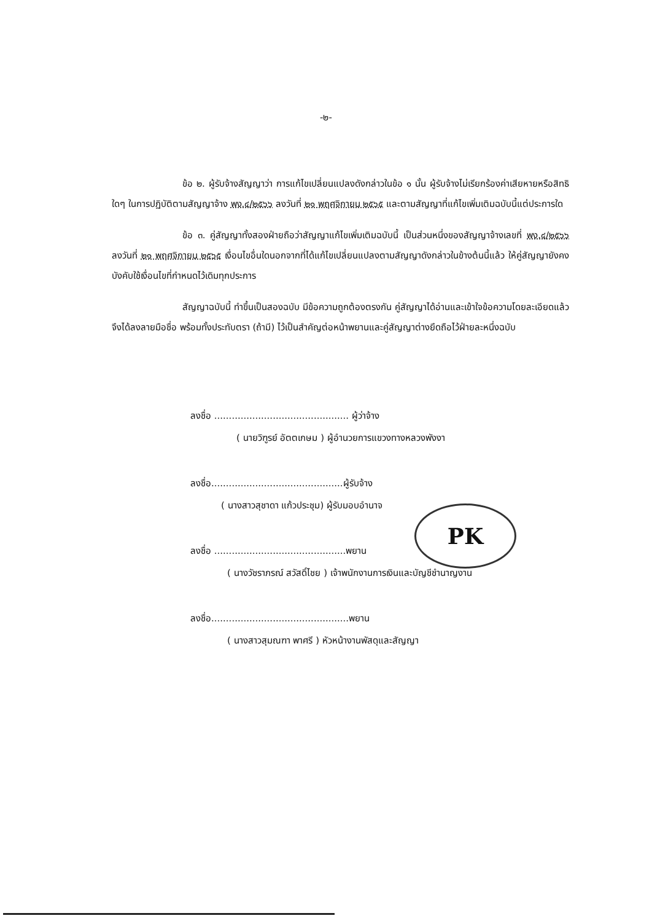-๒-
ข้อ ๒. ผู้รับจ้างสัญญาว่า การแก้ไขเปลี่ยนแปลงดังกล่าวในข้อ ๑ นั้น ผู้รับจ้างไม่เรียกร้องค่าเสียหายหรือสิทธิใดๆ ในการปฏิบัติตามสัญญาจ้าง พง.๔/๒๕๖๖ ลงวันที่ ๒๑ พฤศจิกายน ๒๕๖๕ และตามสัญญาที่แก้ไขเพิ่มเติมฉบับนี้แต่ประการใด
ข้อ ๓. คู่สัญญาทั้งสองฝ่ายถือว่าสัญญาแก้ไขเพิ่มเติมฉบับนี้ เป็นส่วนหนึ่งของสัญญาจ้างเลขที่ พง.๔/๒๕๖๖ ลงวันที่ ๒๑ พฤศจิกายน ๒๕๖๕ เงื่อนไขอื่นใดนอกจากที่ได้แก้ไขเปลี่ยนแปลงตามสัญญาดังกล่าวในข้างต้นนี้แล้ว ให้คู่สัญญายังคงบังคับใช้เงื่อนไขที่กำหนดไว้เดิมทุกประการ
สัญญาฉบับนี้ ทำขึ้นเป็นสองฉบับ มีข้อความถูกต้องตรงกัน คู่สัญญาได้อ่านและเข้าใจข้อความโดยละเอียดแล้ว จึงได้ลงลายมือชื่อ พร้อมทั้งประทับตรา (ถ้ามี) ไว้เป็นสำคัญต่อหน้าพยานและคู่สัญญาต่างยึดถือไว้ฝ่ายละหนึ่งฉบับ
ลงชื่อ .............................................. ผู้ว่าจ้าง
( นายวิฑูรย์ อัตตเกษม ) ผู้อำนวยการแขวงทางหลวงพังงา
ลงชื่อ.............................................ผู้รับจ้าง
( นางสาวสุชาดา แก้วประชุม) ผู้รับมอบอำนาจ
ลงชื่อ .............................................พยาน
( นางวัชราภรณ์ สวัสดิ์ไชย ) เจ้าพนักงานการเงินและบัญชีชำนาญงาน
ลงชื่อ...............................................พยาน
( นางสาวสุมณฑา พาศรี ) หัวหน้างานพัสดุและสัญญา
PK